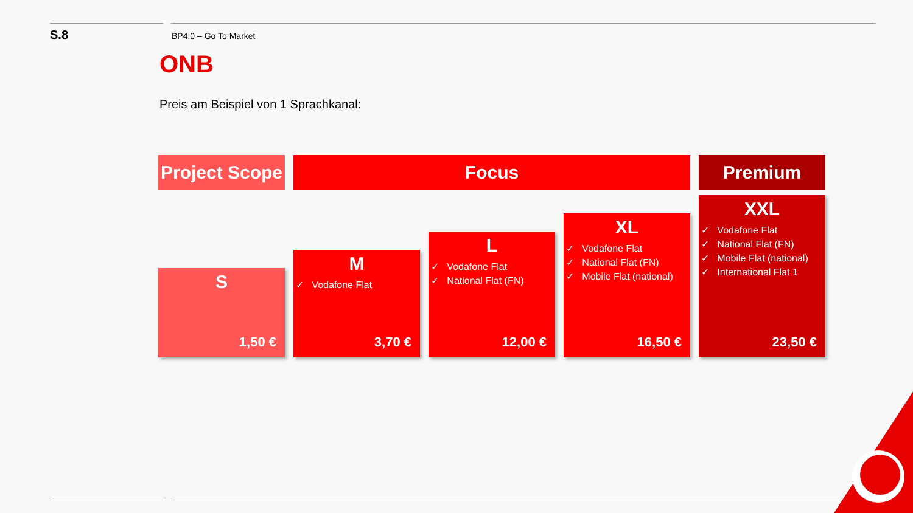S.8
BP4.0 – Go To Market
ONB
Preis am Beispiel von 1 Sprachkanal:
Project Scope
S
1,50 €
Focus
M
✓ Vodafone Flat
3,70 €
L
✓ Vodafone Flat
✓ National Flat (FN)
12,00 €
XL
✓ Vodafone Flat
✓ National Flat (FN)
✓ Mobile Flat (national)
16,50 €
Premium
XXL
✓ Vodafone Flat
✓ National Flat (FN)
✓ Mobile Flat (national)
✓ International Flat 1
23,50 €